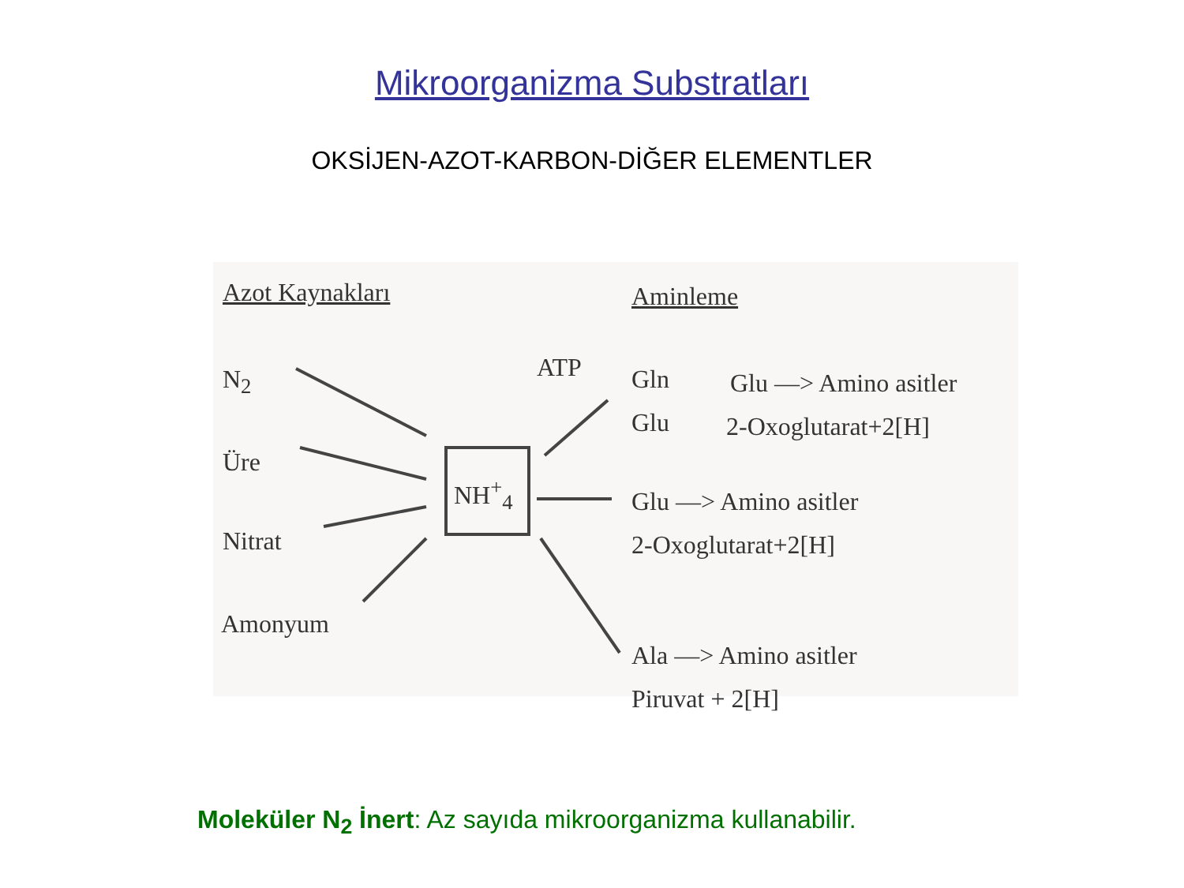Mikroorganizma Substratları
OKSİJEN-AZOT-KARBON-DİĞER ELEMENTLER
Azot Kaynakları Aminleme
N<sub>2</sub>
Üre
Nitrat
Amonyum
NH<sup>+</sup><sub>4</sub>
ATP Gln
Glu
Glu —> Amino asitler
2-Oxoglutarat+2[H]
Glu —> Amino asitler
2-Oxoglutarat+2[H]
Ala —> Amino asitler
Piruvat + 2[H]
Moleküler N<sub>2</sub> İnert: Az sayıda mikroorganizma kullanabilir.